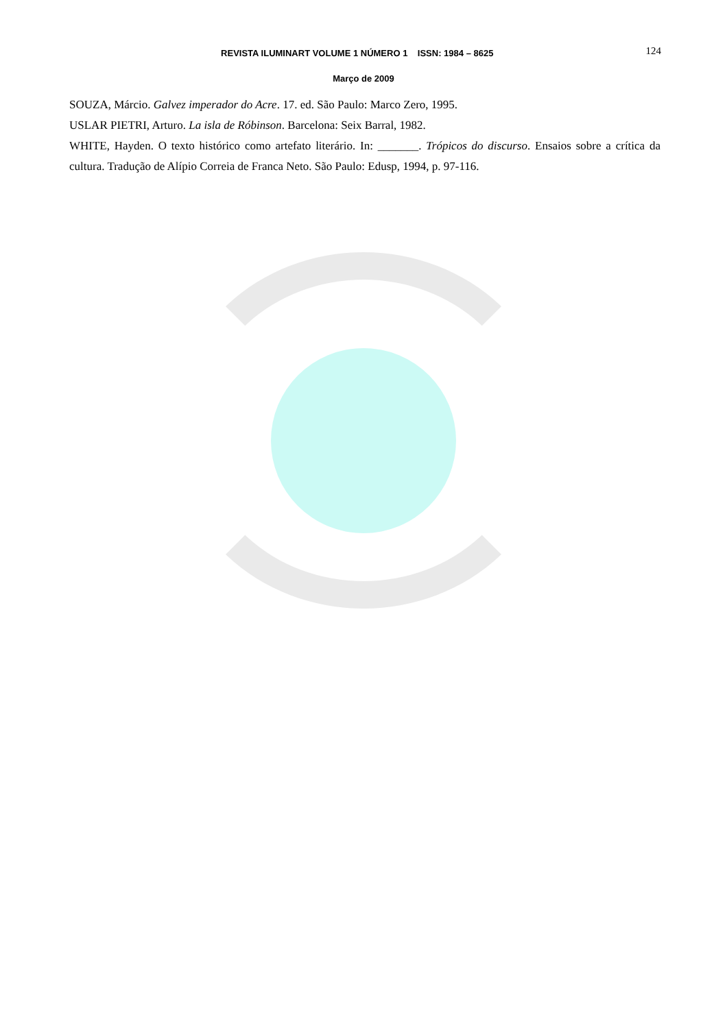REVISTA ILUMINART VOLUME 1 NÚMERO 1 ISSN: 1984 – 8625 124
Março de 2009
SOUZA, Márcio. Galvez imperador do Acre. 17. ed. São Paulo: Marco Zero, 1995.
USLAR PIETRI, Arturo. La isla de Róbinson. Barcelona: Seix Barral, 1982.
WHITE, Hayden. O texto histórico como artefato literário. In: _______. Trópicos do discurso. Ensaios sobre a crítica da cultura. Tradução de Alípio Correia de Franca Neto. São Paulo: Edusp, 1994, p. 97-116.